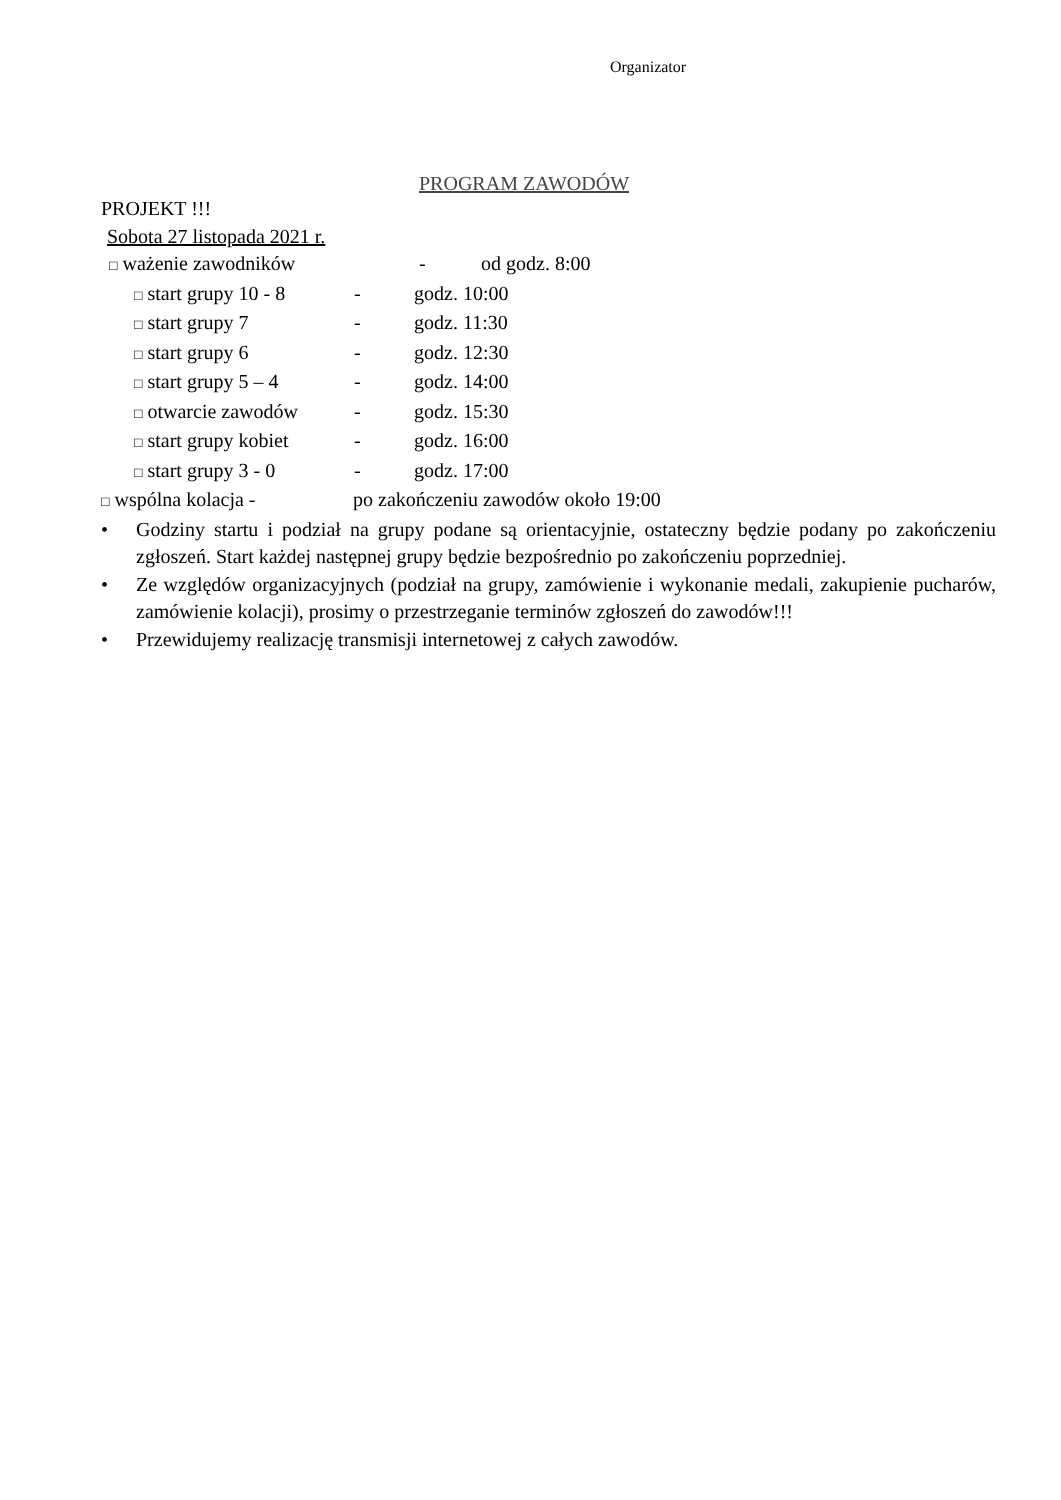Organizator
PROGRAM ZAWODÓW
PROJEKT !!!
Sobota 27 listopada 2021 r.
□ ważenie zawodników - od godz. 8:00
□ start grupy 10 - 8
- godz. 10:00
□ start grupy 7 - godz. 11:30
□ start grupy 6 - godz. 12:30
□ start grupy 5 – 4
- godz. 14:00
□ otwarcie zawodów - godz. 15:30
□ start grupy kobiet
- godz. 16:00
□ start grupy 3 - 0
- godz. 17:00
□ wspólna kolacja - po zakończeniu zawodów około 19:00
• Godziny startu i podział na grupy podane są orientacyjnie, ostateczny będzie podany po zakończeniu zgłoszeń. Start każdej następnej grupy będzie bezpośrednio po zakończeniu poprzedniej.
• Ze względów organizacyjnych (podział na grupy, zamówienie i wykonanie medali, zakupienie pucharów, zamówienie kolacji), prosimy o przestrzeganie terminów zgłoszeń do zawodów!!!
• Przewidujemy realizację transmisji internetowej z całych zawodów.